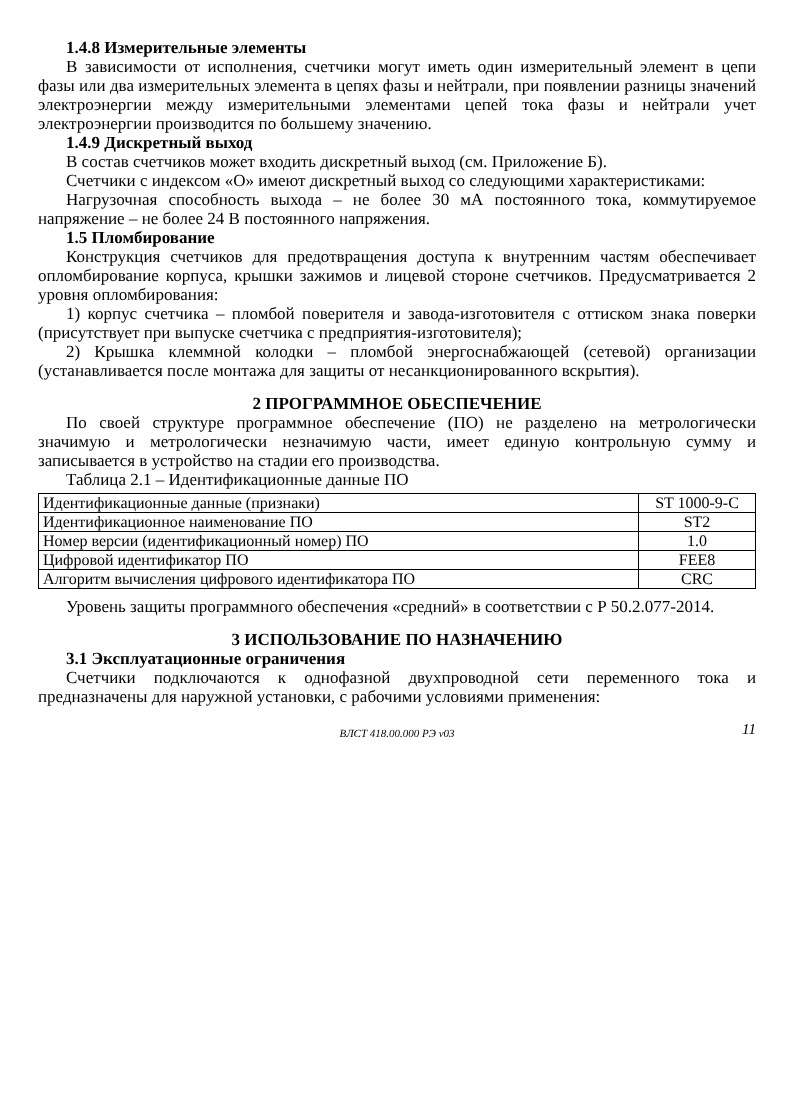1.4.8 Измерительные элементы
В зависимости от исполнения, счетчики могут иметь один измерительный элемент в цепи фазы или два измерительных элемента в цепях фазы и нейтрали, при появлении разницы значений электроэнергии между измерительными элементами цепей тока фазы и нейтрали учет электроэнергии производится по большему значению.
1.4.9 Дискретный выход
В состав счетчиков может входить дискретный выход (см. Приложение Б).
Счетчики с индексом «О» имеют дискретный выход со следующими характеристиками:
Нагрузочная способность выхода – не более 30 мА постоянного тока, коммутируемое напряжение – не более 24 В постоянного напряжения.
1.5 Пломбирование
Конструкция счетчиков для предотвращения доступа к внутренним частям обеспечивает опломбирование корпуса, крышки зажимов и лицевой стороне счетчиков. Предусматривается 2 уровня опломбирования:
1) корпус счетчика – пломбой поверителя и завода-изготовителя с оттиском знака поверки (присутствует при выпуске счетчика с предприятия-изготовителя);
2) Крышка клеммной колодки – пломбой энергоснабжающей (сетевой) организации (устанавливается после монтажа для защиты от несанкционированного вскрытия).
2 ПРОГРАММНОЕ ОБЕСПЕЧЕНИЕ
По своей структуре программное обеспечение (ПО) не разделено на метрологически значимую и метрологически незначимую части, имеет единую контрольную сумму и записывается в устройство на стадии его производства.
Таблица 2.1 – Идентификационные данные ПО
| Идентификационные данные (признаки) | ST 1000-9-C |
| Идентификационное наименование ПО | ST2 |
| Номер версии (идентификационный номер) ПО | 1.0 |
| Цифровой идентификатор ПО | FEE8 |
| Алгоритм вычисления цифрового идентификатора ПО | CRC |
Уровень защиты программного обеспечения «средний» в соответствии с Р 50.2.077-2014.
3 ИСПОЛЬЗОВАНИЕ ПО НАЗНАЧЕНИЮ
3.1 Эксплуатационные ограничения
Счетчики подключаются к однофазной двухпроводной сети переменного тока и предназначены для наружной установки, с рабочими условиями применения:
ВЛСТ 418.00.000 РЭ v03 11